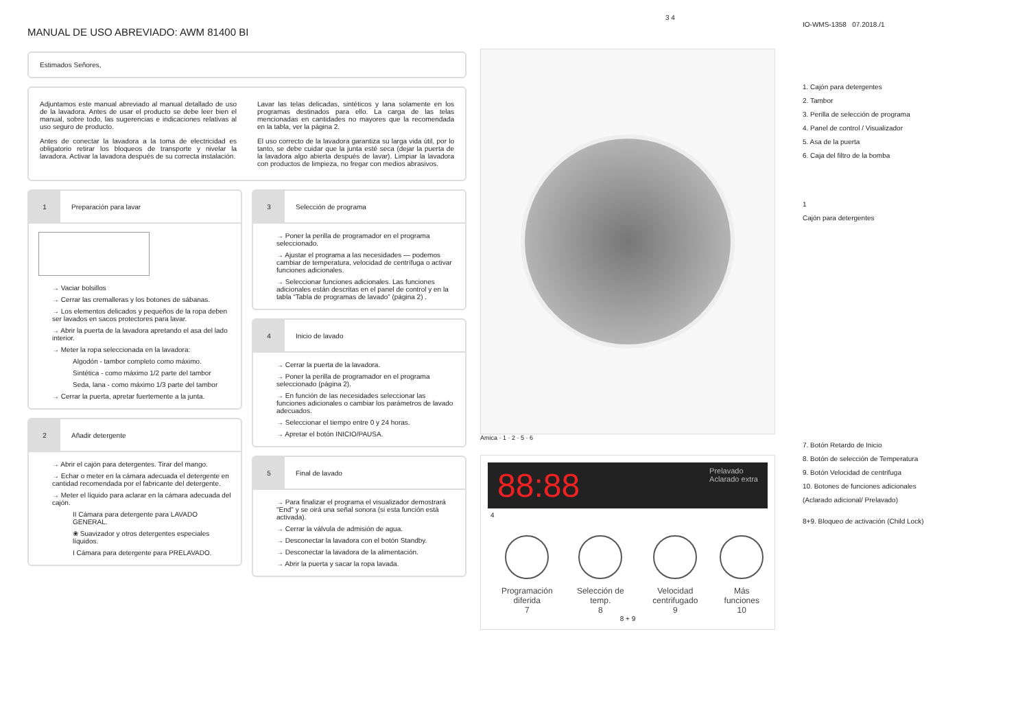MANUAL DE USO ABREVIADO: AWM 81400 BI
Estimados Señores,
Adjuntamos este manual abreviado al manual detallado de uso de la lavadora. Antes de usar el producto se debe leer bien el manual, sobre todo, las sugerencias e indicaciones relativas al uso seguro de producto.
Antes de conectar la lavadora a la toma de electricidad es obligatorio retirar los bloqueos de transporte y nivelar la lavadora. Activar la lavadora después de su correcta instalación.
Lavar las telas delicadas, sintéticos y lana solamente en los programas destinados para ello. La carga de las telas mencionadas en cantidades no mayores que la recomendada en la tabla, ver la página 2.
El uso correcto de la lavadora garantiza su larga vida útil, por lo tanto, se debe cuidar que la junta esté seca (dejar la puerta de la lavadora algo abierta después de lavar). Limpiar la lavadora con productos de limpieza, no fregar con medios abrasivos.
1
Preparación para lavar
→ Vaciar bolsillos
→ Cerrar las cremalleras y los botones de sábanas.
→ Los elementos delicados y pequeños de la ropa deben ser lavados en sacos protectores para lavar.
→ Abrir la puerta de la lavadora apretando el asa del lado interior.
→ Meter la ropa seleccionada en la lavadora:
Algodón - tambor completo como máximo.
Sintética - como máximo 1/2 parte del tambor
Seda, lana - como máximo 1/3 parte del tambor
→ Cerrar la puerta, apretar fuertemente a la junta.
2
Añadir detergente
→ Abrir el cajón para detergentes. Tirar del mango.
→ Echar o meter en la cámara adecuada el detergente en cantidad recomendada por el fabricante del detergente.
→ Meter el líquido para aclarar en la cámara adecuada del cajón.
II Cámara para detergente para LAVADO GENERAL.
❀ Suavizador y otros detergentes especiales líquidos.
I Cámara para detergente para PRELAVADO.
3
Selección de programa
→ Poner la perilla de programador en el programa seleccionado.
→ Ajustar el programa a las necesidades — podemos cambiar de temperatura, velocidad de centrífuga o activar funciones adicionales.
→ Seleccionar funciones adicionales. Las funciones adicionales están descritas en el panel de control y en la tabla “Tabla de programas de lavado” (página 2) .
4
Inicio de lavado
→ Cerrar la puerta de la lavadora.
→ Poner la perilla de programador en el programa seleccionado (página 2).
→ En función de las necesidades seleccionar las funciones adicionales o cambiar los parámetros de lavado adecuados.
→ Seleccionar el tiempo entre 0 y 24 horas.
→ Apretar el botón INICIO/PAUSA.
5
Final de lavado
→ Para finalizar el programa el visualizador demostrará "End" y se oirá una señal sonora (si esta función está activada).
→ Cerrar la válvula de admisión de agua.
→ Desconectar la lavadora con el botón Standby.
→ Desconectar la lavadora de la alimentación.
→ Abrir la puerta y sacar la ropa lavada.
3 4
Amica · 1 · 2 · 5 · 6
88:88 Prelavado
Aclarado extra
4
Programación diferida
7
Selección de temp.
8
Velocidad centrifugado
9
Más funciones
10
8 + 9
IO-WMS-1358 07.2018./1
1. Cajón para detergentes
2. Tambor
3. Perilla de selección de programa
4. Panel de control / Visualizador
5. Asa de la puerta
6. Caja del filtro de la bomba
1
Cajón para detergentes
7. Botón Retardo de Inicio
8. Botón de selección de Temperatura
9. Botón Velocidad de centrifuga
10. Botones de funciones adicionales
(Aclarado adicional/ Prelavado)
8+9. Bloqueo de activación (Child Lock)